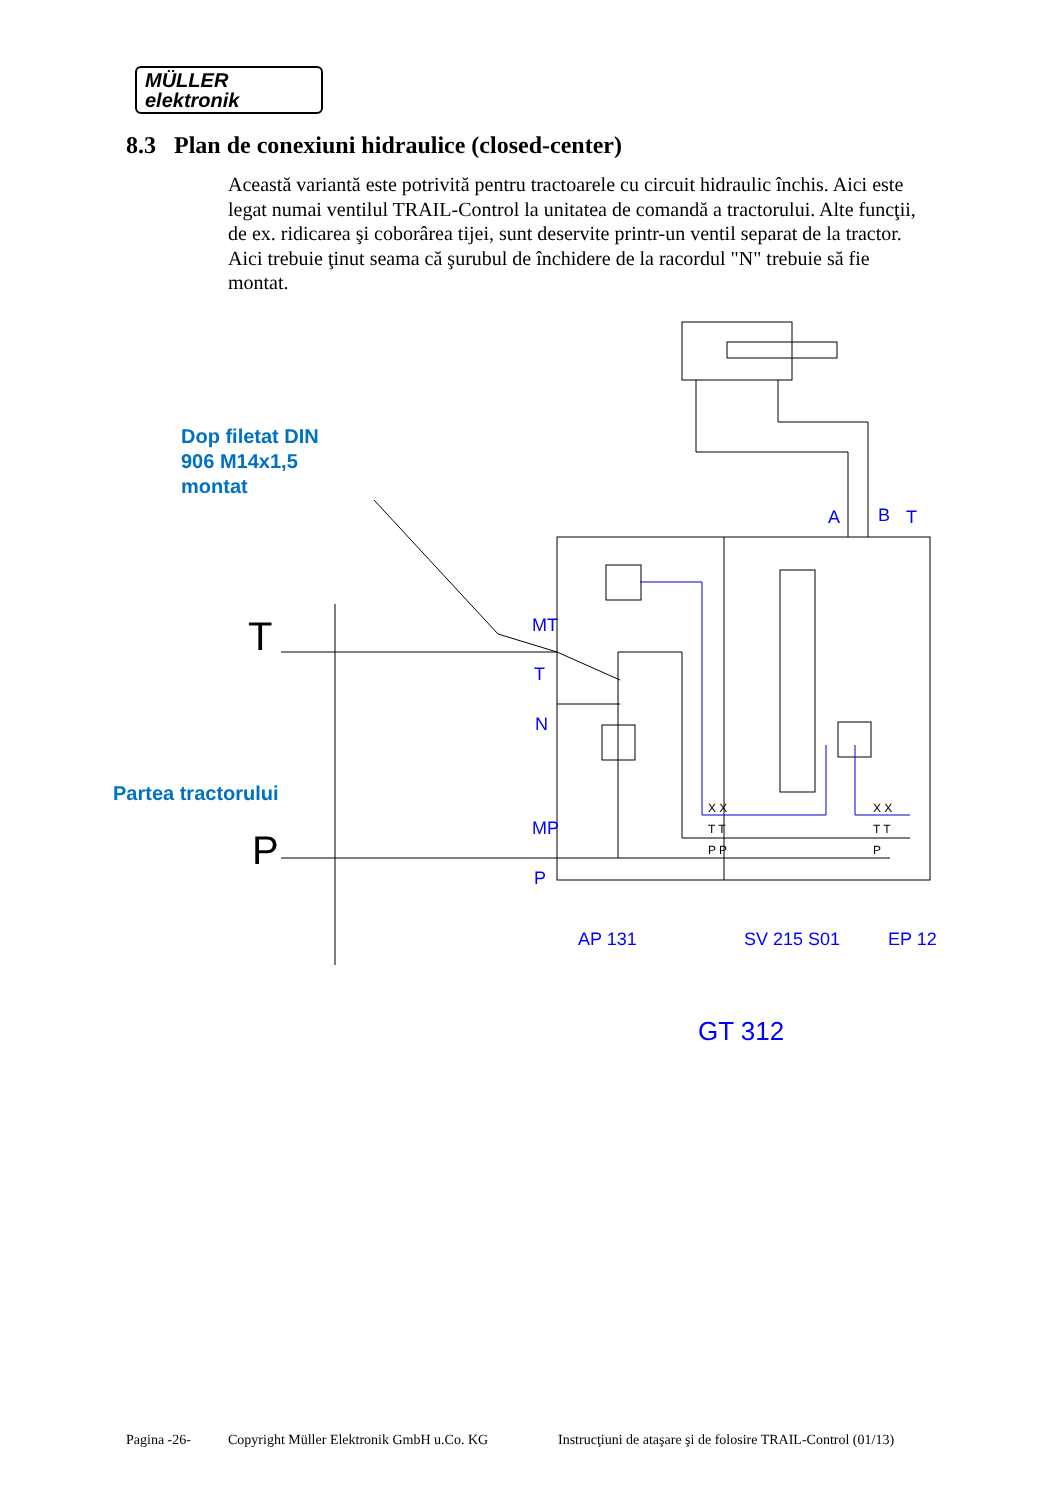MÜLLER
elektronik
8.3 Plan de conexiuni hidraulice (closed-center)
Această variantă este potrivită pentru tractoarele cu circuit hidraulic închis. Aici este legat numai ventilul TRAIL-Control la unitatea de comandă a tractorului. Alte funcţii, de ex. ridicarea şi coborârea tijei, sunt deservite printr-un ventil separat de la tractor.
Aici trebuie ţinut seama că şurubul de închidere de la racordul "N" trebuie să fie montat.
Dop filetat DIN
906 M14x1,5
montat
Partea tractorului
T
P
MT
T
N
MP
P
A
B
T
AP 131
SV 215 S01
EP 12
GT 312
X X
T T
P P
X X
T T
P
Pagina -26- Copyright Müller Elektronik GmbH u.Co. KG Instrucţiuni de ataşare şi de folosire TRAIL-Control (01/13)